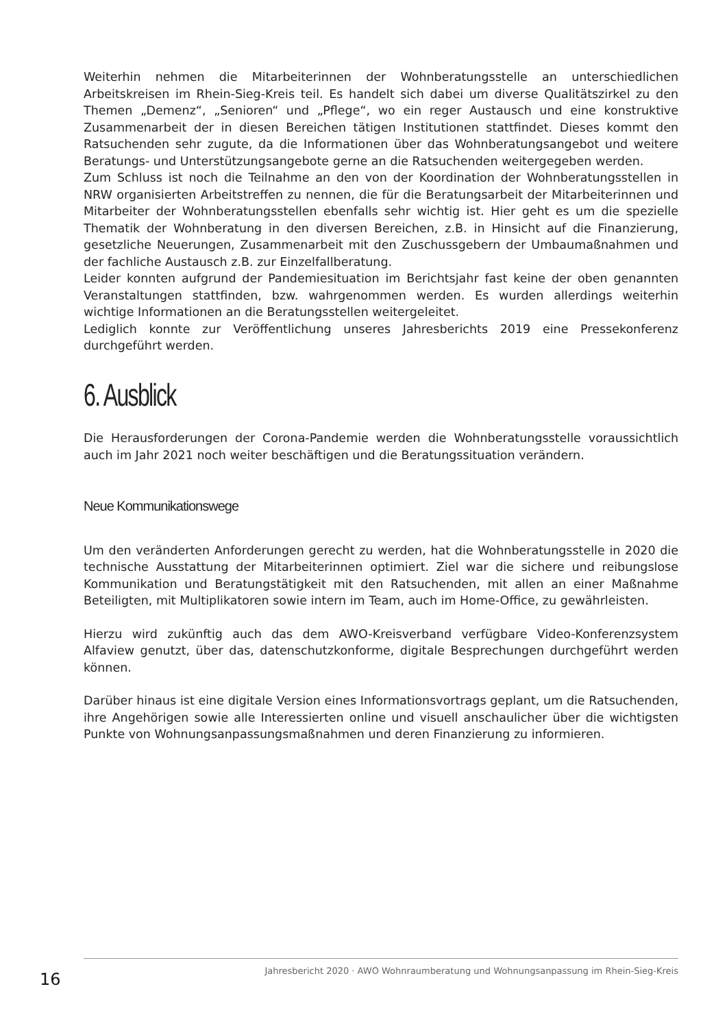Weiterhin nehmen die Mitarbeiterinnen der Wohnberatungsstelle an unterschiedlichen Arbeitskreisen im Rhein-Sieg-Kreis teil. Es handelt sich dabei um diverse Qualitätszirkel zu den Themen „Demenz“, „Senioren“ und „Pflege“, wo ein reger Austausch und eine konstruktive Zusammenarbeit der in diesen Bereichen tätigen Institutionen stattfindet. Dieses kommt den Ratsuchenden sehr zugute, da die Informationen über das Wohnberatungsangebot und weitere Beratungs- und Unterstützungsangebote gerne an die Ratsuchenden weitergegeben werden.
Zum Schluss ist noch die Teilnahme an den von der Koordination der Wohnberatungsstellen in NRW organisierten Arbeitstreffen zu nennen, die für die Beratungsarbeit der Mitarbeiterinnen und Mitarbeiter der Wohnberatungsstellen ebenfalls sehr wichtig ist. Hier geht es um die spezielle Thematik der Wohnberatung in den diversen Bereichen, z.B. in Hinsicht auf die Finanzierung, gesetzliche Neuerungen, Zusammenarbeit mit den Zuschussgebern der Umbaumaßnahmen und der fachliche Austausch z.B. zur Einzelfallberatung.
Leider konnten aufgrund der Pandemiesituation im Berichtsjahr fast keine der oben genannten Veranstaltungen stattfinden, bzw. wahrgenommen werden. Es wurden allerdings weiterhin wichtige Informationen an die Beratungsstellen weitergeleitet.
Lediglich konnte zur Veröffentlichung unseres Jahresberichts 2019 eine Pressekonferenz durchgeführt werden.
6. Ausblick
Die Herausforderungen der Corona-Pandemie werden die Wohnberatungsstelle voraussichtlich auch im Jahr 2021 noch weiter beschäftigen und die Beratungssituation verändern.
Neue Kommunikationswege
Um den veränderten Anforderungen gerecht zu werden, hat die Wohnberatungsstelle in 2020 die technische Ausstattung der Mitarbeiterinnen optimiert. Ziel war die sichere und reibungslose Kommunikation und Beratungstätigkeit mit den Ratsuchenden, mit allen an einer Maßnahme Beteiligten, mit Multiplikatoren sowie intern im Team, auch im Home-Office, zu gewährleisten.
Hierzu wird zukünftig auch das dem AWO-Kreisverband verfügbare Video-Konferenzsystem Alfaview genutzt, über das, datenschutzkonforme, digitale Besprechungen durchgeführt werden können.
Darüber hinaus ist eine digitale Version eines Informationsvortrags geplant, um die Ratsuchenden, ihre Angehörigen sowie alle Interessierten online und visuell anschaulicher über die wichtigsten Punkte von Wohnungsanpassungsmaßnahmen und deren Finanzierung zu informieren.
16
Jahresbericht 2020 · AWO Wohnraumberatung und Wohnungsanpassung im Rhein-Sieg-Kreis